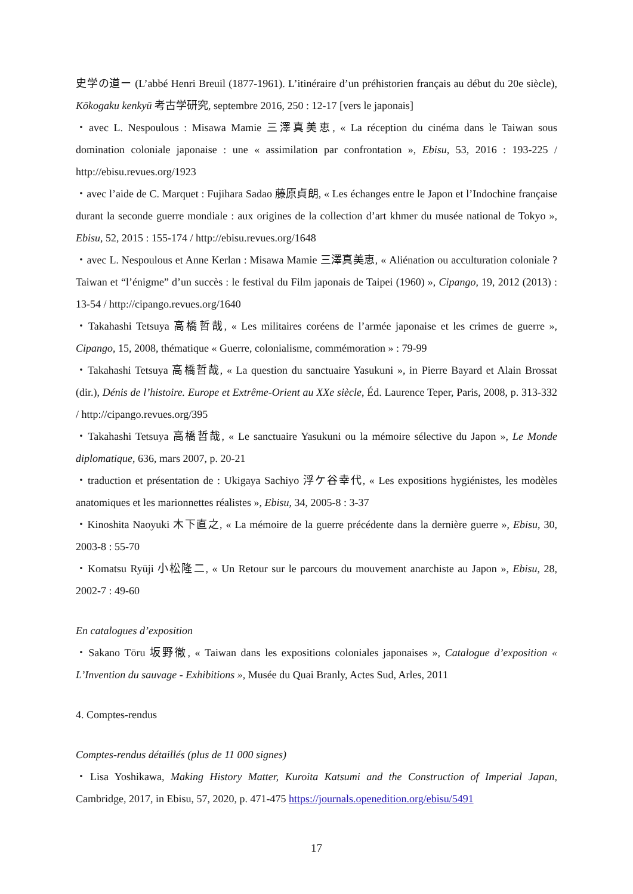史学の道ー (L’abbé Henri Breuil (1877-1961). L’itinéraire d’un préhistorien français au début du 20e siècle), Kōkogaku kenkyū 考古学研究, septembre 2016, 250 : 12-17 [vers le japonais]
・avec L. Nespoulous : Misawa Mamie 三澤真美恵, « La réception du cinéma dans le Taiwan sous domination coloniale japonaise : une « assimilation par confrontation », Ebisu, 53, 2016 : 193-225 / http://ebisu.revues.org/1923
・avec l’aide de C. Marquet : Fujihara Sadao 藤原貞朗, « Les échanges entre le Japon et l’Indochine française durant la seconde guerre mondiale : aux origines de la collection d’art khmer du musée national de Tokyo », Ebisu, 52, 2015 : 155-174 / http://ebisu.revues.org/1648
・avec L. Nespoulous et Anne Kerlan : Misawa Mamie 三澤真美恵, « Aliénation ou acculturation coloniale ? Taiwan et “l’énigme” d’un succès : le festival du Film japonais de Taipei (1960) », Cipango, 19, 2012 (2013) : 13-54 / http://cipango.revues.org/1640
・Takahashi Tetsuya 高橋哲哉, « Les militaires coréens de l’armée japonaise et les crimes de guerre », Cipango, 15, 2008, thématique « Guerre, colonialisme, commémoration » : 79-99
・Takahashi Tetsuya 高橋哲哉, « La question du sanctuaire Yasukuni », in Pierre Bayard et Alain Brossat (dir.), Dénis de l’histoire. Europe et Extrême-Orient au XXe siècle, Éd. Laurence Teper, Paris, 2008, p. 313-332 / http://cipango.revues.org/395
・Takahashi Tetsuya 高橋哲哉, « Le sanctuaire Yasukuni ou la mémoire sélective du Japon », Le Monde diplomatique, 636, mars 2007, p. 20-21
・traduction et présentation de : Ukigaya Sachiyo 浮ケ谷幸代, « Les expositions hygiénistes, les modèles anatomiques et les marionnettes réalistes », Ebisu, 34, 2005-8 : 3-37
・Kinoshita Naoyuki 木下直之, « La mémoire de la guerre précédente dans la dernière guerre », Ebisu, 30, 2003-8 : 55-70
・Komatsu Ryūji 小松隆二, « Un Retour sur le parcours du mouvement anarchiste au Japon », Ebisu, 28, 2002-7 : 49-60
En catalogues d’exposition
・Sakano Tōru 坂野徹, « Taiwan dans les expositions coloniales japonaises », Catalogue d’exposition « L’Invention du sauvage - Exhibitions », Musée du Quai Branly, Actes Sud, Arles, 2011
4. Comptes-rendus
Comptes-rendus détaillés (plus de 11 000 signes)
・Lisa Yoshikawa, Making History Matter, Kuroita Katsumi and the Construction of Imperial Japan, Cambridge, 2017, in Ebisu, 57, 2020, p. 471-475 https://journals.openedition.org/ebisu/5491
17